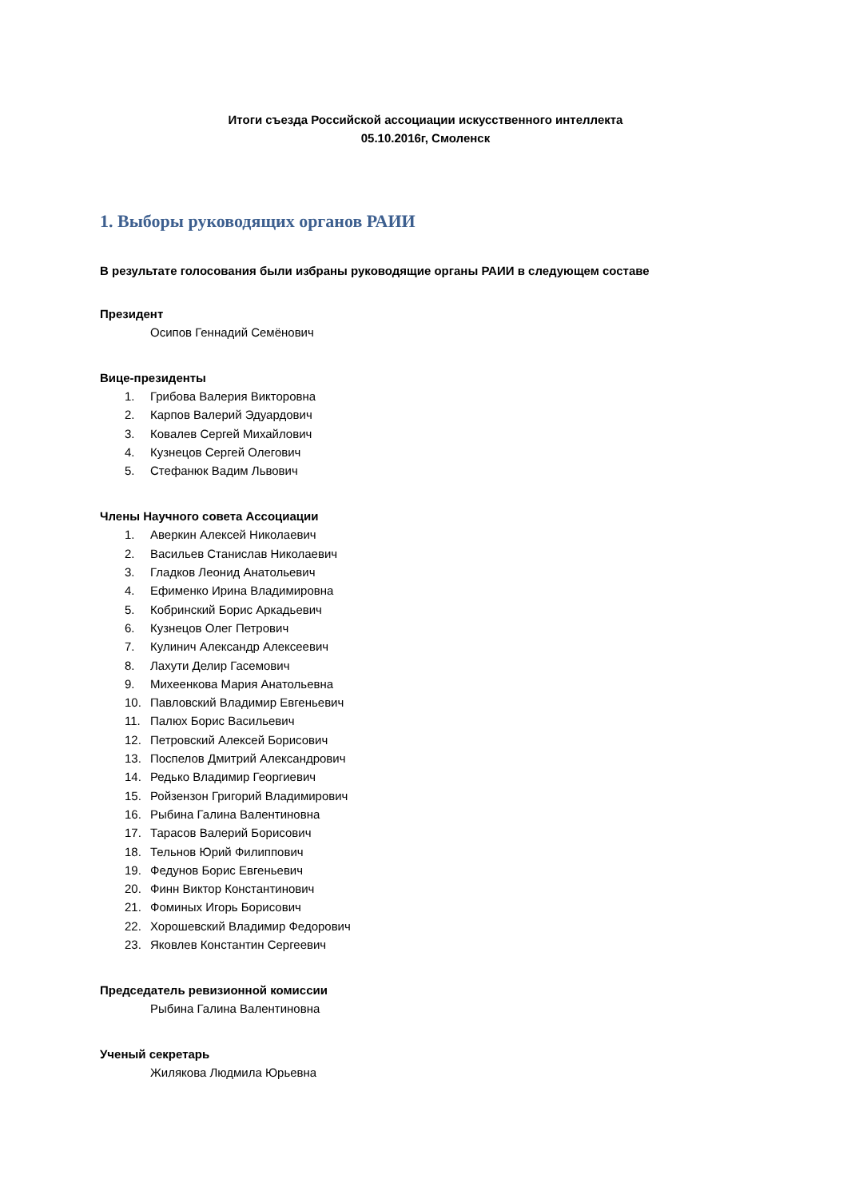Итоги съезда Российской ассоциации искусственного интеллекта
05.10.2016г, Смоленск
1. Выборы руководящих органов РАИИ
В результате голосования были избраны руководящие органы РАИИ в следующем составе
Президент
Осипов Геннадий Семёнович
Вице-президенты
1. Грибова Валерия Викторовна
2. Карпов Валерий Эдуардович
3. Ковалев Сергей Михайлович
4. Кузнецов Сергей Олегович
5. Стефанюк Вадим Львович
Члены Научного совета Ассоциации
1. Аверкин Алексей Николаевич
2. Васильев Станислав Николаевич
3. Гладков Леонид Анатольевич
4. Ефименко Ирина Владимировна
5. Кобринский Борис Аркадьевич
6. Кузнецов Олег Петрович
7. Кулинич Александр Алексеевич
8. Лахути Делир Гасемович
9. Михеенкова Мария Анатольевна
10. Павловский Владимир Евгеньевич
11. Палюх Борис Васильевич
12. Петровский Алексей Борисович
13. Поспелов Дмитрий Александрович
14. Редько Владимир Георгиевич
15. Ройзензон Григорий Владимирович
16. Рыбина Галина Валентиновна
17. Тарасов Валерий Борисович
18. Тельнов Юрий Филиппович
19. Федунов Борис Евгеньевич
20. Финн Виктор Константинович
21. Фоминых Игорь Борисович
22. Хорошевский Владимир Федорович
23. Яковлев Константин Сергеевич
Председатель ревизионной комиссии
Рыбина Галина Валентиновна
Ученый секретарь
Жилякова Людмила Юрьевна